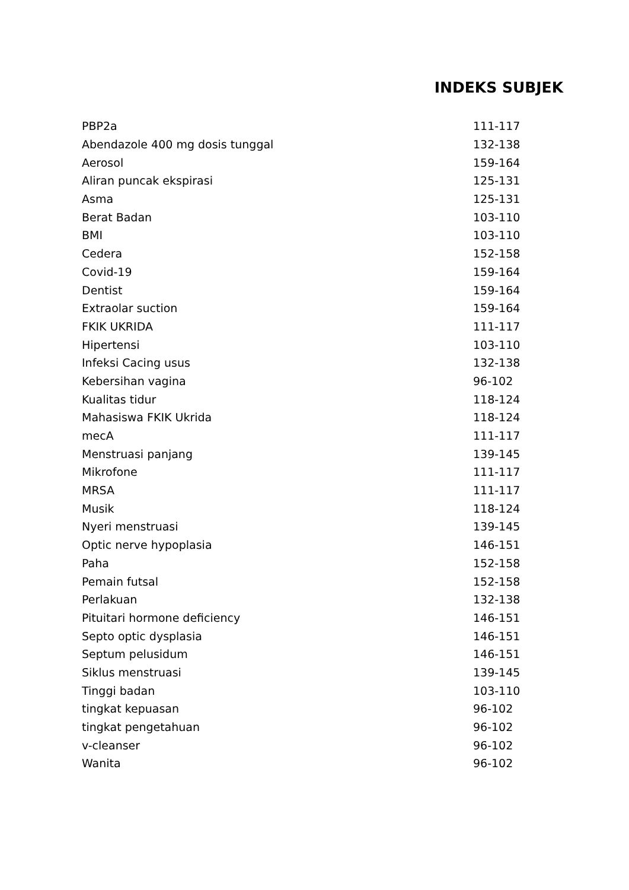INDEKS SUBJEK
| PBP2a | 111-117 |
| Abendazole 400 mg dosis tunggal | 132-138 |
| Aerosol | 159-164 |
| Aliran puncak ekspirasi | 125-131 |
| Asma | 125-131 |
| Berat Badan | 103-110 |
| BMI | 103-110 |
| Cedera | 152-158 |
| Covid-19 | 159-164 |
| Dentist | 159-164 |
| Extraolar suction | 159-164 |
| FKIK UKRIDA | 111-117 |
| Hipertensi | 103-110 |
| Infeksi Cacing usus | 132-138 |
| Kebersihan vagina | 96-102 |
| Kualitas tidur | 118-124 |
| Mahasiswa FKIK Ukrida | 118-124 |
| mecA | 111-117 |
| Menstruasi panjang | 139-145 |
| Mikrofone | 111-117 |
| MRSA | 111-117 |
| Musik | 118-124 |
| Nyeri menstruasi | 139-145 |
| Optic nerve hypoplasia | 146-151 |
| Paha | 152-158 |
| Pemain futsal | 152-158 |
| Perlakuan | 132-138 |
| Pituitari hormone deficiency | 146-151 |
| Septo optic dysplasia | 146-151 |
| Septum pelusidum | 146-151 |
| Siklus menstruasi | 139-145 |
| Tinggi badan | 103-110 |
| tingkat kepuasan | 96-102 |
| tingkat pengetahuan | 96-102 |
| v-cleanser | 96-102 |
| Wanita | 96-102 |